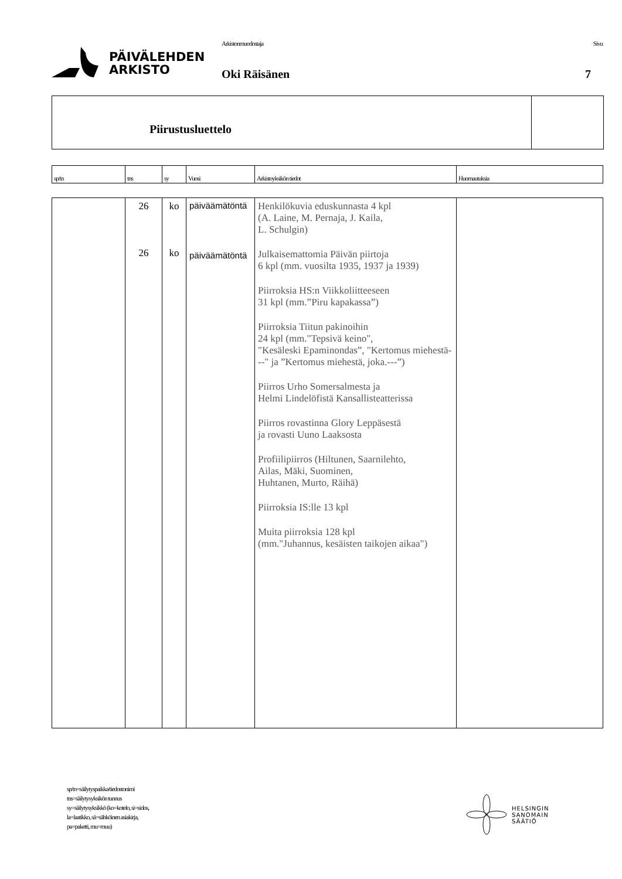PÄIVÄLEHDEN
ARKISTO
Arkistonmuodostaja
Oki Räisänen
Sivu
7
Piirustusluettelo
| sp/tn | tns | sy | Vuosi | Arkistoyksikön tiedot | Huomautuksia |
| --- | --- | --- | --- | --- | --- |
| | 26 26 | ko ko | päiväämätöntä päiväämätöntä | Henkilökuvia eduskunnasta 4 kpl (A. Laine, M. Pernaja, J. Kaila, L. Schulgin) Julkaisemattomia Päivän piirtoja 6 kpl (mm. vuosilta 1935, 1937 ja 1939) Piirroksia HS:n Viikkoliitteeseen 31 kpl (mm.”Piru kapakassa”) Piirroksia Tiitun pakinoihin 24 kpl (mm."Tepsivä keino", "Kesäleski Epaminondas”, "Kertomus miehestä---" ja ”Kertomus miehestä, joka.---”) Piirros Urho Somersalmesta ja Helmi Lindelöfistä Kansallisteatterissa Piirros rovastinna Glory Leppäsestä ja rovasti Uuno Laaksosta Profiilipiirros (Hiltunen, Saarnilehto, Ailas, Mäki, Suominen, Huhtanen, Murto, Räihä) Piirroksia IS:lle 13 kpl Muita piirroksia 128 kpl (mm."Juhannus, kesäisten taikojen aikaa") | |
sp/tn=säilytyspaikka/tiedostonimi
tns=säilytysyksikön tunnus
sy=säilytysyksikkö (ko=kotelo, si=sidos,
la=laatikko, sä=sähköinen asiakirja,
pa=paketti, mu=muu)
HELSINGIN
SANOMAIN
SÄÄTIÖ